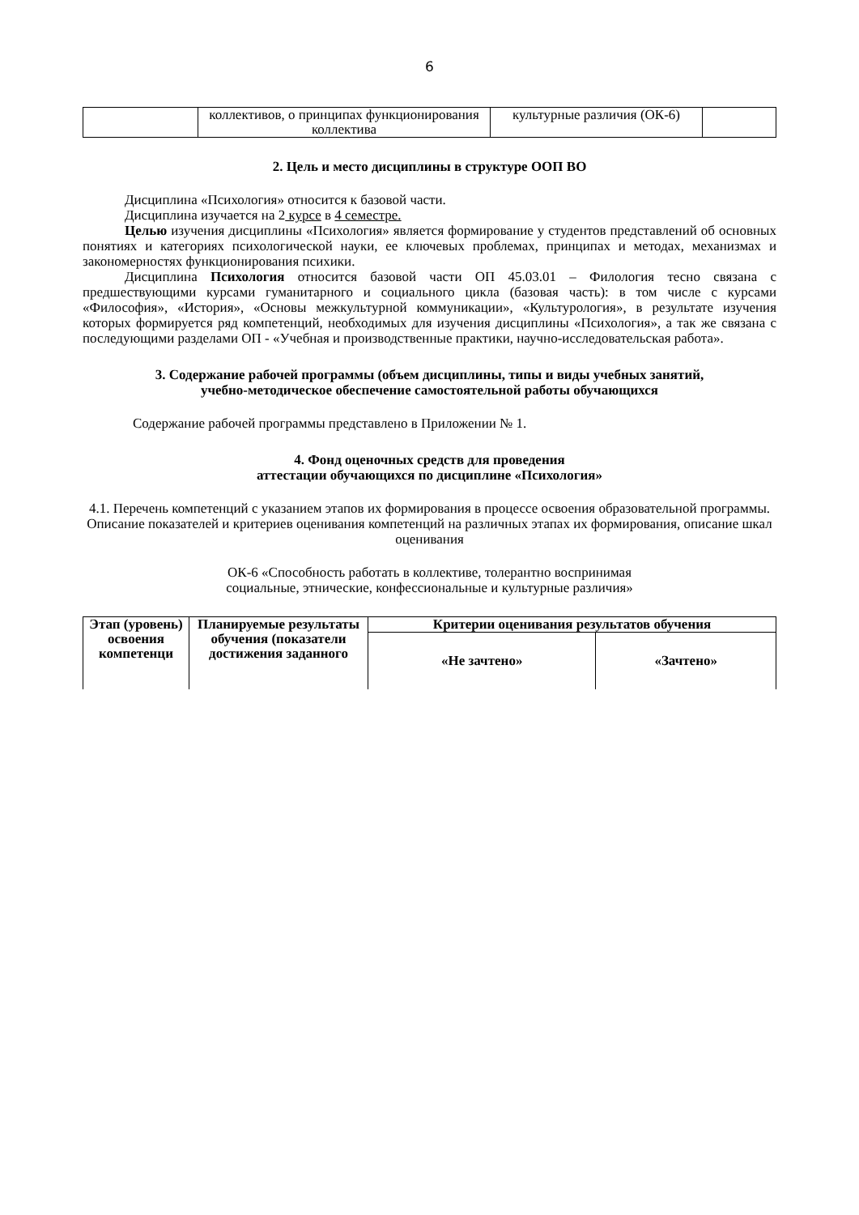6
| | коллективов, о принципах функционирования коллектива | культурные различия (ОК-6) | |
2. Цель и место дисциплины в структуре ООП ВО
Дисциплина «Психология» относится к базовой части.
Дисциплина изучается на 2 курсе в 4 семестре.
Целью изучения дисциплины «Психология» является формирование у студентов представлений об основных понятиях и категориях психологической науки, ее ключевых проблемах, принципах и методах, механизмах и закономерностях функционирования психики.
Дисциплина Психология относится базовой части ОП 45.03.01 – Филология тесно связана с предшествующими курсами гуманитарного и социального цикла (базовая часть): в том числе с курсами «Философия», «История», «Основы межкультурной коммуникации», «Культурология», в результате изучения которых формируется ряд компетенций, необходимых для изучения дисциплины «Психология», а так же связана с последующими разделами ОП - «Учебная и производственные практики, научно-исследовательская работа».
3. Содержание рабочей программы (объем дисциплины, типы и виды учебных занятий,
учебно-методическое обеспечение самостоятельной работы обучающихся
Содержание рабочей программы представлено в Приложении № 1.
4. Фонд оценочных средств для проведения
аттестации обучающихся по дисциплине «Психология»
4.1. Перечень компетенций с указанием этапов их формирования в процессе освоения образовательной программы. Описание показателей и критериев оценивания компетенций на различных этапах их формирования, описание шкал оценивания
ОК-6 «Способность работать в коллективе, толерантно воспринимая
социальные, этнические, конфессиональные и культурные различия»
| Этап (уровень) освоения компетенци | Планируемые результаты обучения (показатели достижения заданного | Критерии оценивания результатов обучения | |
| --- | --- | --- | --- |
| | | «Не зачтено» | «Зачтено» |